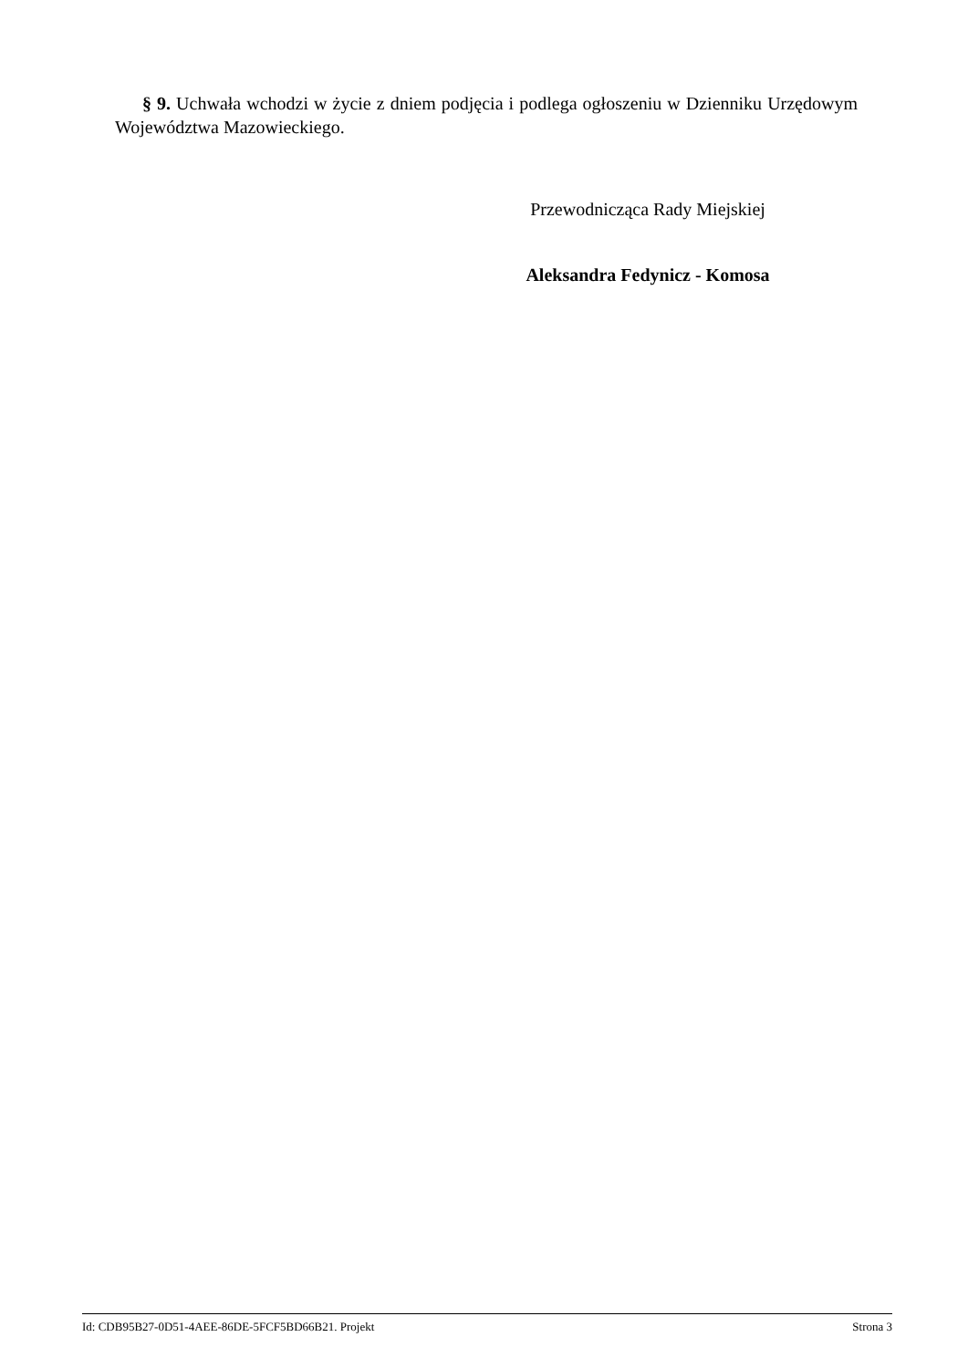§ 9. Uchwała wchodzi w życie z dniem podjęcia i podlega ogłoszeniu w Dzienniku Urzędowym Województwa Mazowieckiego.
Przewodnicząca Rady Miejskiej
Aleksandra Fedynicz - Komosa
Id: CDB95B27-0D51-4AEE-86DE-5FCF5BD66B21. Projekt Strona 3